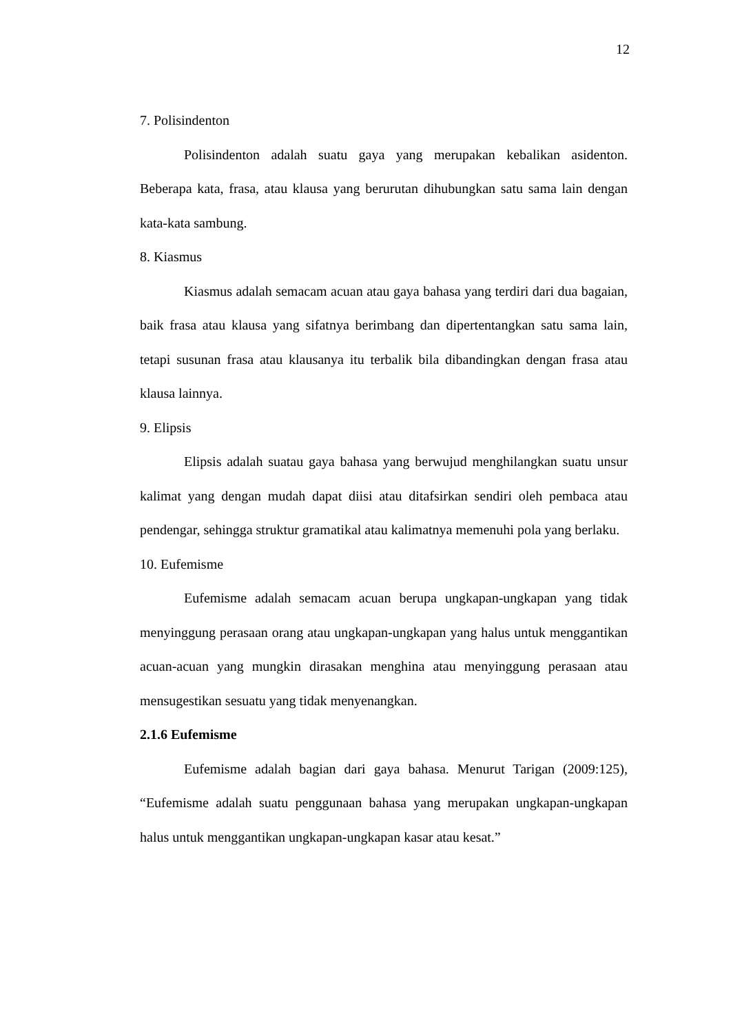12
7. Polisindenton
Polisindenton adalah suatu gaya yang merupakan kebalikan asidenton. Beberapa kata, frasa, atau klausa yang berurutan dihubungkan satu sama lain dengan kata-kata sambung.
8. Kiasmus
Kiasmus adalah semacam acuan atau gaya bahasa yang terdiri dari dua bagaian, baik frasa atau klausa yang sifatnya berimbang dan dipertentangkan satu sama lain, tetapi susunan frasa atau klausanya itu terbalik bila dibandingkan dengan frasa atau klausa lainnya.
9. Elipsis
Elipsis adalah suatau gaya bahasa yang berwujud menghilangkan suatu unsur kalimat yang dengan mudah dapat diisi atau ditafsirkan sendiri oleh pembaca atau pendengar, sehingga struktur gramatikal atau kalimatnya memenuhi pola yang berlaku.
10. Eufemisme
Eufemisme adalah semacam acuan berupa ungkapan-ungkapan yang tidak menyinggung perasaan orang atau ungkapan-ungkapan yang halus untuk menggantikan acuan-acuan yang mungkin dirasakan menghina atau menyinggung perasaan atau mensugestikan sesuatu yang tidak menyenangkan.
2.1.6 Eufemisme
Eufemisme adalah bagian dari gaya bahasa. Menurut Tarigan (2009:125), “Eufemisme adalah suatu penggunaan bahasa yang merupakan ungkapan-ungkapan halus untuk menggantikan ungkapan-ungkapan kasar atau kesat.”